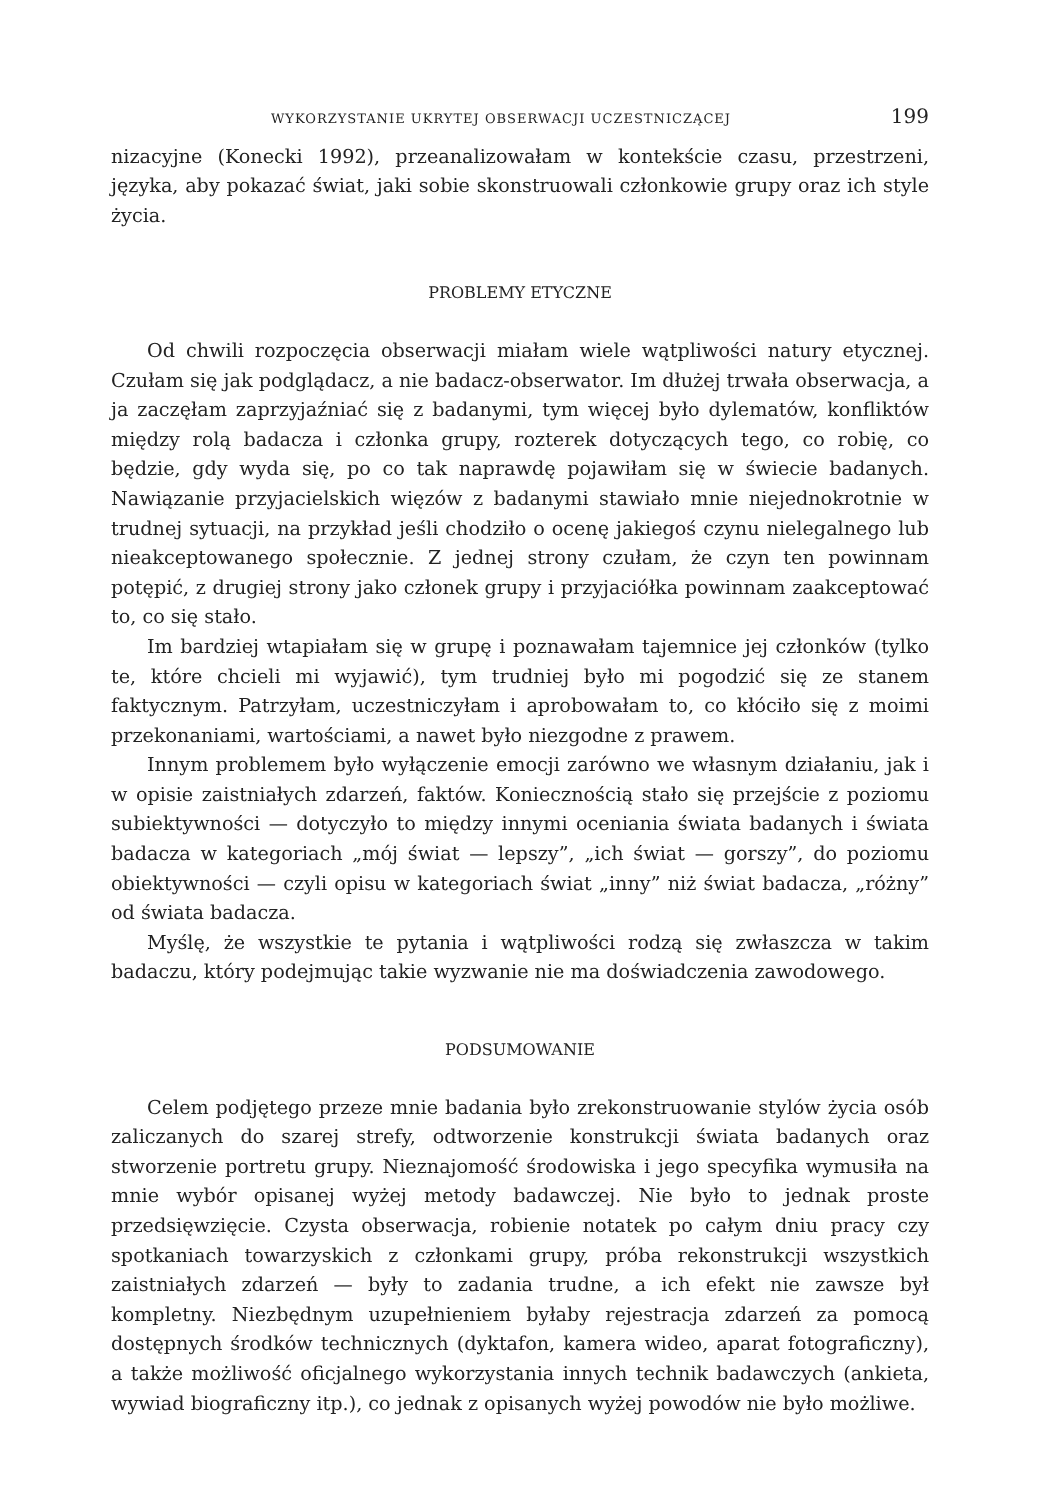WYKORZYSTANIE UKRYTEJ OBSERWACJI UCZESTNICZĄCEJ 199
nizacyjne (Konecki 1992), przeanalizowałam w kontekście czasu, przestrzeni, języka, aby pokazać świat, jaki sobie skonstruowali członkowie grupy oraz ich style życia.
PROBLEMY ETYCZNE
Od chwili rozpoczęcia obserwacji miałam wiele wątpliwości natury etycznej. Czułam się jak podglądacz, a nie badacz-obserwator. Im dłużej trwała obserwacja, a ja zaczęłam zaprzyjaźniać się z badanymi, tym więcej było dylematów, konfliktów między rolą badacza i członka grupy, rozterek dotyczących tego, co robię, co będzie, gdy wyda się, po co tak naprawdę pojawiłam się w świecie badanych. Nawiązanie przyjacielskich więzów z badanymi stawiało mnie niejednokrotnie w trudnej sytuacji, na przykład jeśli chodziło o ocenę jakiegoś czynu nielegalnego lub nieakceptowanego społecznie. Z jednej strony czułam, że czyn ten powinnam potępić, z drugiej strony jako członek grupy i przyjaciółka powinnam zaakceptować to, co się stało.
Im bardziej wtapiałam się w grupę i poznawałam tajemnice jej członków (tylko te, które chcieli mi wyjawić), tym trudniej było mi pogodzić się ze stanem faktycznym. Patrzyłam, uczestniczyłam i aprobowałam to, co kłóciło się z moimi przekonaniami, wartościami, a nawet było niezgodne z prawem.
Innym problemem było wyłączenie emocji zarówno we własnym działaniu, jak i w opisie zaistniałych zdarzeń, faktów. Koniecznością stało się przejście z poziomu subiektywności — dotyczyło to między innymi oceniania świata badanych i świata badacza w kategoriach „mój świat — lepszy”, „ich świat — gorszy”, do poziomu obiektywności — czyli opisu w kategoriach świat „inny” niż świat badacza, „różny” od świata badacza.
Myślę, że wszystkie te pytania i wątpliwości rodzą się zwłaszcza w takim badaczu, który podejmując takie wyzwanie nie ma doświadczenia zawodowego.
PODSUMOWANIE
Celem podjętego przeze mnie badania było zrekonstruowanie stylów życia osób zaliczanych do szarej strefy, odtworzenie konstrukcji świata badanych oraz stworzenie portretu grupy. Nieznajomość środowiska i jego specyfika wymusiła na mnie wybór opisanej wyżej metody badawczej. Nie było to jednak proste przedsięwzięcie. Czysta obserwacja, robienie notatek po całym dniu pracy czy spotkaniach towarzyskich z członkami grupy, próba rekonstrukcji wszystkich zaistniałych zdarzeń — były to zadania trudne, a ich efekt nie zawsze był kompletny. Niezbędnym uzupełnieniem byłaby rejestracja zdarzeń za pomocą dostępnych środków technicznych (dyktafon, kamera wideo, aparat fotograficzny), a także możliwość oficjalnego wykorzystania innych technik badawczych (ankieta, wywiad biograficzny itp.), co jednak z opisanych wyżej powodów nie było możliwe.